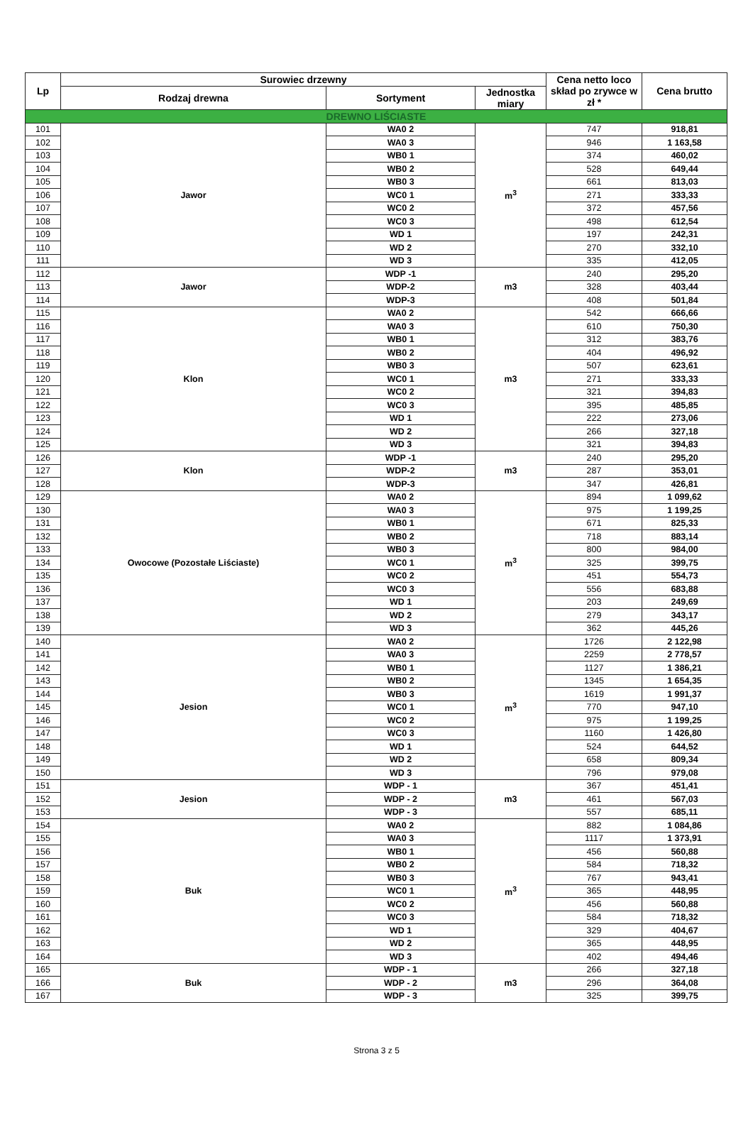| Lp | Surowiec drzewny | | | Cena netto loco skład po zrywce w zł * | Cena brutto |
| --- | --- | --- | --- | --- | --- |
| | Rodzaj drewna | Sortyment | Jednostka miary | | |
| DREWNO LIŚCIASTE | | | | | |
| 101 | Jawor | WA0 2 | m<sup>3</sup> | 747 | 918,81 |
| 102 | | WA0 3 | | 946 | 1 163,58 |
| 103 | | WB0 1 | | 374 | 460,02 |
| 104 | | WB0 2 | | 528 | 649,44 |
| 105 | | WB0 3 | | 661 | 813,03 |
| 106 | | WC0 1 | | 271 | 333,33 |
| 107 | | WC0 2 | | 372 | 457,56 |
| 108 | | WC0 3 | | 498 | 612,54 |
| 109 | | WD 1 | | 197 | 242,31 |
| 110 | | WD 2 | | 270 | 332,10 |
| 111 | | WD 3 | | 335 | 412,05 |
| 112 | Jawor | WDP -1 | m3 | 240 | 295,20 |
| 113 | | WDP-2 | | 328 | 403,44 |
| 114 | | WDP-3 | | 408 | 501,84 |
| 115 | Klon | WA0 2 | m3 | 542 | 666,66 |
| 116 | | WA0 3 | | 610 | 750,30 |
| 117 | | WB0 1 | | 312 | 383,76 |
| 118 | | WB0 2 | | 404 | 496,92 |
| 119 | | WB0 3 | | 507 | 623,61 |
| 120 | | WC0 1 | | 271 | 333,33 |
| 121 | | WC0 2 | | 321 | 394,83 |
| 122 | | WC0 3 | | 395 | 485,85 |
| 123 | | WD 1 | | 222 | 273,06 |
| 124 | | WD 2 | | 266 | 327,18 |
| 125 | | WD 3 | | 321 | 394,83 |
| 126 | Klon | WDP -1 | m3 | 240 | 295,20 |
| 127 | | WDP-2 | | 287 | 353,01 |
| 128 | | WDP-3 | | 347 | 426,81 |
| 129 | Owocowe (Pozostałe Liściaste) | WA0 2 | m<sup>3</sup> | 894 | 1 099,62 |
| 130 | | WA0 3 | | 975 | 1 199,25 |
| 131 | | WB0 1 | | 671 | 825,33 |
| 132 | | WB0 2 | | 718 | 883,14 |
| 133 | | WB0 3 | | 800 | 984,00 |
| 134 | | WC0 1 | | 325 | 399,75 |
| 135 | | WC0 2 | | 451 | 554,73 |
| 136 | | WC0 3 | | 556 | 683,88 |
| 137 | | WD 1 | | 203 | 249,69 |
| 138 | | WD 2 | | 279 | 343,17 |
| 139 | | WD 3 | | 362 | 445,26 |
| 140 | Jesion | WA0 2 | m<sup>3</sup> | 1726 | 2 122,98 |
| 141 | | WA0 3 | | 2259 | 2 778,57 |
| 142 | | WB0 1 | | 1127 | 1 386,21 |
| 143 | | WB0 2 | | 1345 | 1 654,35 |
| 144 | | WB0 3 | | 1619 | 1 991,37 |
| 145 | | WC0 1 | | 770 | 947,10 |
| 146 | | WC0 2 | | 975 | 1 199,25 |
| 147 | | WC0 3 | | 1160 | 1 426,80 |
| 148 | | WD 1 | | 524 | 644,52 |
| 149 | | WD 2 | | 658 | 809,34 |
| 150 | | WD 3 | | 796 | 979,08 |
| 151 | Jesion | WDP - 1 | m3 | 367 | 451,41 |
| 152 | | WDP - 2 | | 461 | 567,03 |
| 153 | | WDP - 3 | | 557 | 685,11 |
| 154 | Buk | WA0 2 | m<sup>3</sup> | 882 | 1 084,86 |
| 155 | | WA0 3 | | 1117 | 1 373,91 |
| 156 | | WB0 1 | | 456 | 560,88 |
| 157 | | WB0 2 | | 584 | 718,32 |
| 158 | | WB0 3 | | 767 | 943,41 |
| 159 | | WC0 1 | | 365 | 448,95 |
| 160 | | WC0 2 | | 456 | 560,88 |
| 161 | | WC0 3 | | 584 | 718,32 |
| 162 | | WD 1 | | 329 | 404,67 |
| 163 | | WD 2 | | 365 | 448,95 |
| 164 | | WD 3 | | 402 | 494,46 |
| 165 | Buk | WDP - 1 | m3 | 266 | 327,18 |
| 166 | | WDP - 2 | | 296 | 364,08 |
| 167 | | WDP - 3 | | 325 | 399,75 |
Strona 3 z 5